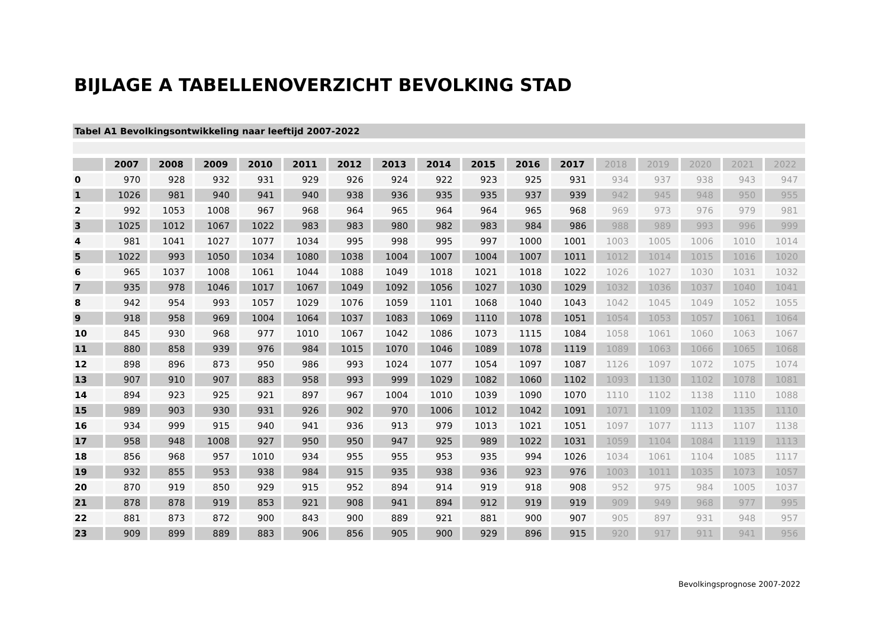BIJLAGE A TABELLENOVERZICHT BEVOLKING STAD
Tabel A1 Bevolkingsontwikkeling naar leeftijd 2007-2022
| | 2007 | 2008 | 2009 | 2010 | 2011 | 2012 | 2013 | 2014 | 2015 | 2016 | 2017 | 2018 | 2019 | 2020 | 2021 | 2022 |
| --- | --- | --- | --- | --- | --- | --- | --- | --- | --- | --- | --- | --- | --- | --- | --- | --- |
| 0 | 970 | 928 | 932 | 931 | 929 | 926 | 924 | 922 | 923 | 925 | 931 | 934 | 937 | 938 | 943 | 947 |
| 1 | 1026 | 981 | 940 | 941 | 940 | 938 | 936 | 935 | 935 | 937 | 939 | 942 | 945 | 948 | 950 | 955 |
| 2 | 992 | 1053 | 1008 | 967 | 968 | 964 | 965 | 964 | 964 | 965 | 968 | 969 | 973 | 976 | 979 | 981 |
| 3 | 1025 | 1012 | 1067 | 1022 | 983 | 983 | 980 | 982 | 983 | 984 | 986 | 988 | 989 | 993 | 996 | 999 |
| 4 | 981 | 1041 | 1027 | 1077 | 1034 | 995 | 998 | 995 | 997 | 1000 | 1001 | 1003 | 1005 | 1006 | 1010 | 1014 |
| 5 | 1022 | 993 | 1050 | 1034 | 1080 | 1038 | 1004 | 1007 | 1004 | 1007 | 1011 | 1012 | 1014 | 1015 | 1016 | 1020 |
| 6 | 965 | 1037 | 1008 | 1061 | 1044 | 1088 | 1049 | 1018 | 1021 | 1018 | 1022 | 1026 | 1027 | 1030 | 1031 | 1032 |
| 7 | 935 | 978 | 1046 | 1017 | 1067 | 1049 | 1092 | 1056 | 1027 | 1030 | 1029 | 1032 | 1036 | 1037 | 1040 | 1041 |
| 8 | 942 | 954 | 993 | 1057 | 1029 | 1076 | 1059 | 1101 | 1068 | 1040 | 1043 | 1042 | 1045 | 1049 | 1052 | 1055 |
| 9 | 918 | 958 | 969 | 1004 | 1064 | 1037 | 1083 | 1069 | 1110 | 1078 | 1051 | 1054 | 1053 | 1057 | 1061 | 1064 |
| 10 | 845 | 930 | 968 | 977 | 1010 | 1067 | 1042 | 1086 | 1073 | 1115 | 1084 | 1058 | 1061 | 1060 | 1063 | 1067 |
| 11 | 880 | 858 | 939 | 976 | 984 | 1015 | 1070 | 1046 | 1089 | 1078 | 1119 | 1089 | 1063 | 1066 | 1065 | 1068 |
| 12 | 898 | 896 | 873 | 950 | 986 | 993 | 1024 | 1077 | 1054 | 1097 | 1087 | 1126 | 1097 | 1072 | 1075 | 1074 |
| 13 | 907 | 910 | 907 | 883 | 958 | 993 | 999 | 1029 | 1082 | 1060 | 1102 | 1093 | 1130 | 1102 | 1078 | 1081 |
| 14 | 894 | 923 | 925 | 921 | 897 | 967 | 1004 | 1010 | 1039 | 1090 | 1070 | 1110 | 1102 | 1138 | 1110 | 1088 |
| 15 | 989 | 903 | 930 | 931 | 926 | 902 | 970 | 1006 | 1012 | 1042 | 1091 | 1071 | 1109 | 1102 | 1135 | 1110 |
| 16 | 934 | 999 | 915 | 940 | 941 | 936 | 913 | 979 | 1013 | 1021 | 1051 | 1097 | 1077 | 1113 | 1107 | 1138 |
| 17 | 958 | 948 | 1008 | 927 | 950 | 950 | 947 | 925 | 989 | 1022 | 1031 | 1059 | 1104 | 1084 | 1119 | 1113 |
| 18 | 856 | 968 | 957 | 1010 | 934 | 955 | 955 | 953 | 935 | 994 | 1026 | 1034 | 1061 | 1104 | 1085 | 1117 |
| 19 | 932 | 855 | 953 | 938 | 984 | 915 | 935 | 938 | 936 | 923 | 976 | 1003 | 1011 | 1035 | 1073 | 1057 |
| 20 | 870 | 919 | 850 | 929 | 915 | 952 | 894 | 914 | 919 | 918 | 908 | 952 | 975 | 984 | 1005 | 1037 |
| 21 | 878 | 878 | 919 | 853 | 921 | 908 | 941 | 894 | 912 | 919 | 919 | 909 | 949 | 968 | 977 | 995 |
| 22 | 881 | 873 | 872 | 900 | 843 | 900 | 889 | 921 | 881 | 900 | 907 | 905 | 897 | 931 | 948 | 957 |
| 23 | 909 | 899 | 889 | 883 | 906 | 856 | 905 | 900 | 929 | 896 | 915 | 920 | 917 | 911 | 941 | 956 |
Bevolkingsprognose 2007-2022